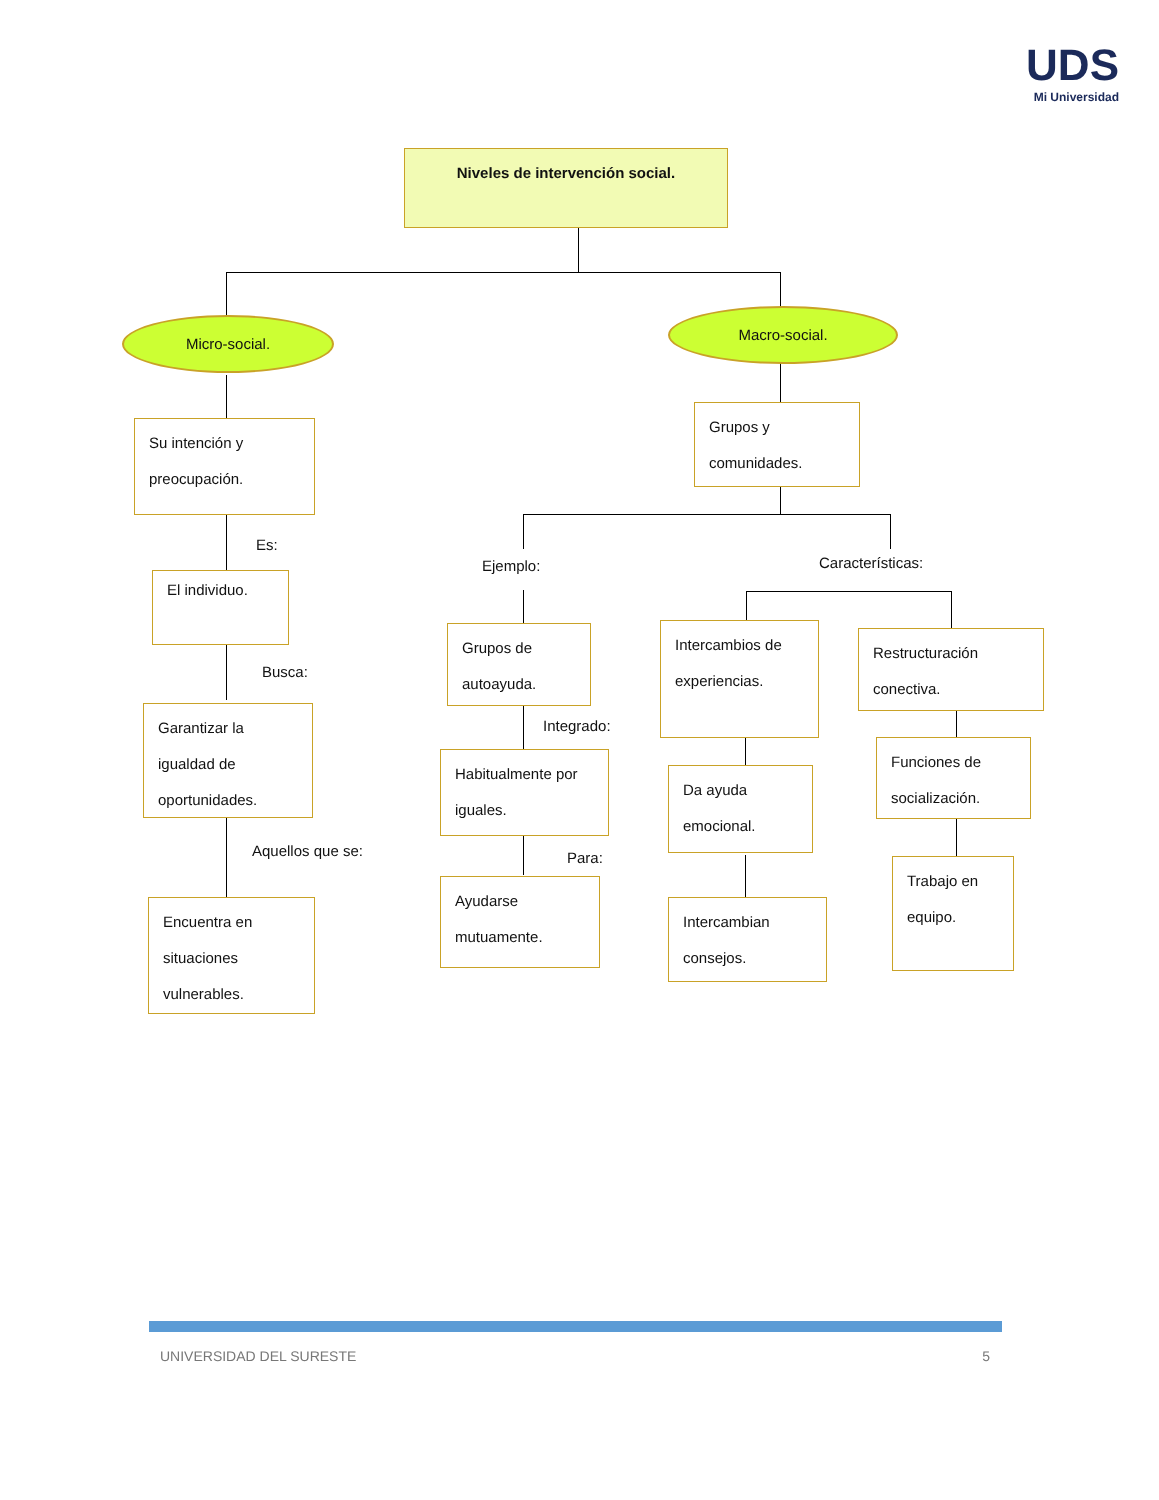UDS
Mi Universidad
Niveles de intervención social.
Micro-social.
Macro-social.
Su intención y preocupación.
Es:
El individuo.
Busca:
Garantizar la igualdad de oportunidades.
Aquellos que se:
Encuentra en situaciones vulnerables.
Grupos y comunidades.
Ejemplo: Características:
Grupos de autoayuda.
Integrado:
Habitualmente por iguales.
Para:
Ayudarse mutuamente.
Intercambios de experiencias.
Da ayuda emocional.
Intercambian consejos.
Restructuración conectiva.
Funciones de socialización.
Trabajo en equipo.
UNIVERSIDAD DEL SURESTE 5